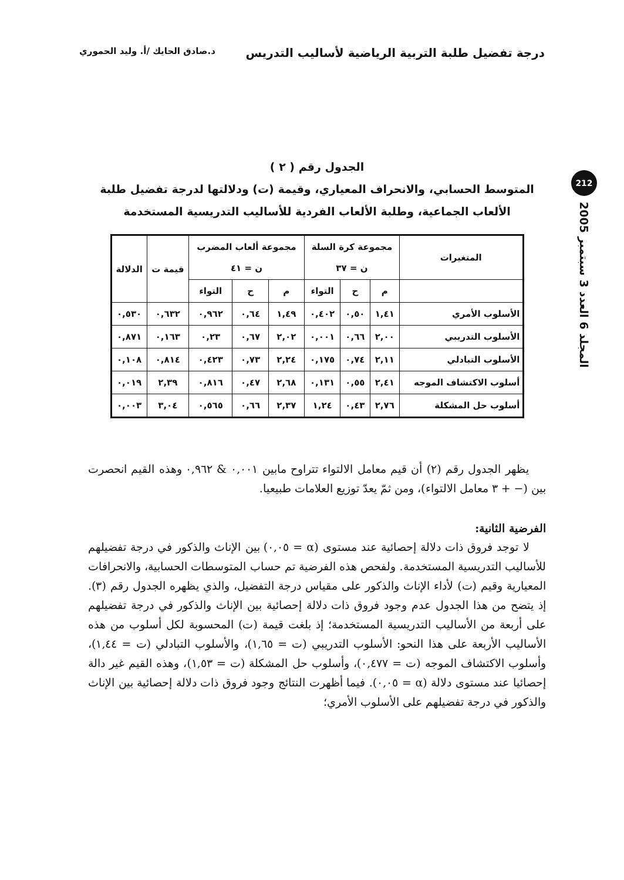درجة تفضيل طلبة التربية الرياضية لأساليب التدريس د.صادق الحايك /أ. وليد الحموري
212
المجلد 6 العدد 3 سبتمبر 2005
الجدول رقم ( ٢ )
المتوسط الحسابي، والانحراف المعياري، وقيمة (ت) ودلالتها لدرجة تفضيل طلبة الألعاب الجماعية، وطلبة الألعاب الفردية للأساليب التدريسية المستخدمة
| المتغيرات | مجموعة كرة السلة ن = ٣٧ | | | مجموعة ألعاب المضرب ن = ٤١ | | | قيمة ت | الدلالة |
| --- | --- | --- | --- | --- | --- | --- | --- | --- |
| | م | ح | التواء | م | ح | التواء | | |
| الأسلوب الأمري | ١,٤١ | ٠,٥٠ | ٠,٤٠٢ | ١,٤٩ | ٠,٦٤ | ٠,٩٦٢ | ٠,٦٣٢ | ٠,٥٣٠ |
| الأسلوب التدريبي | ٢,٠٠ | ٠,٦٦ | ٠,٠٠١ | ٢,٠٢ | ٠,٦٧ | ٠,٢٣ | ٠,١٦٣ | ٠,٨٧١ |
| الأسلوب التبادلي | ٢,١١ | ٠,٧٤ | ٠,١٧٥ | ٢,٢٤ | ٠,٧٣ | ٠,٤٢٣ | ٠,٨١٤ | ٠,١٠٨ |
| أسلوب الاكتشاف الموجه | ٢,٤١ | ٠,٥٥ | ٠,١٣١ | ٢,٦٨ | ٠,٤٧ | ٠,٨١٦ | ٢,٣٩ | ٠,٠١٩ |
| أسلوب حل المشكلة | ٢,٧٦ | ٠,٤٣ | ١,٢٤ | ٢,٣٧ | ٠,٦٦ | ٠,٥٦٥ | ٣,٠٤ | ٠,٠٠٣ |
يظهر الجدول رقم (٢) أن قيم معامل الالتواء تتراوح مابين ٠,٠٠١ & ٠,٩٦٢ وهذه القيم انحصرت بين (− + ٣ معامل الالتواء)، ومن ثمّ يعدّ توزيع العلامات طبيعيا.
الفرضية الثانية:
لا توجد فروق ذات دلالة إحصائية عند مستوى (α = ٠,٠٥) بين الإناث والذكور في درجة تفضيلهم للأساليب التدريسية المستخدمة. ولفحص هذه الفرضية تم حساب المتوسطات الحسابية، والانحرافات المعيارية وقيم (ت) لأداء الإناث والذكور على مقياس درجة التفضيل، والذي يظهره الجدول رقم (٣). إذ يتضح من هذا الجدول عدم وجود فروق ذات دلالة إحصائية بين الإناث والذكور في درجة تفضيلهم على أربعة من الأساليب التدريسية المستخدمة؛ إذ بلغت قيمة (ت) المحسوبة لكل أسلوب من هذه الأساليب الأربعة على هذا النحو: الأسلوب التدريبي (ت = ١,٦٥)، والأسلوب التبادلي (ت = ١,٤٤)، وأسلوب الاكتشاف الموجه (ت = ٠,٤٧٧)، وأسلوب حل المشكلة (ت = ١,٥٣)، وهذه القيم غير دالة إحصائيا عند مستوى دلالة (α = ٠,٠٥). فيما أظهرت النتائج وجود فروق ذات دلالة إحصائية بين الإناث والذكور في درجة تفضيلهم على الأسلوب الأمري؛